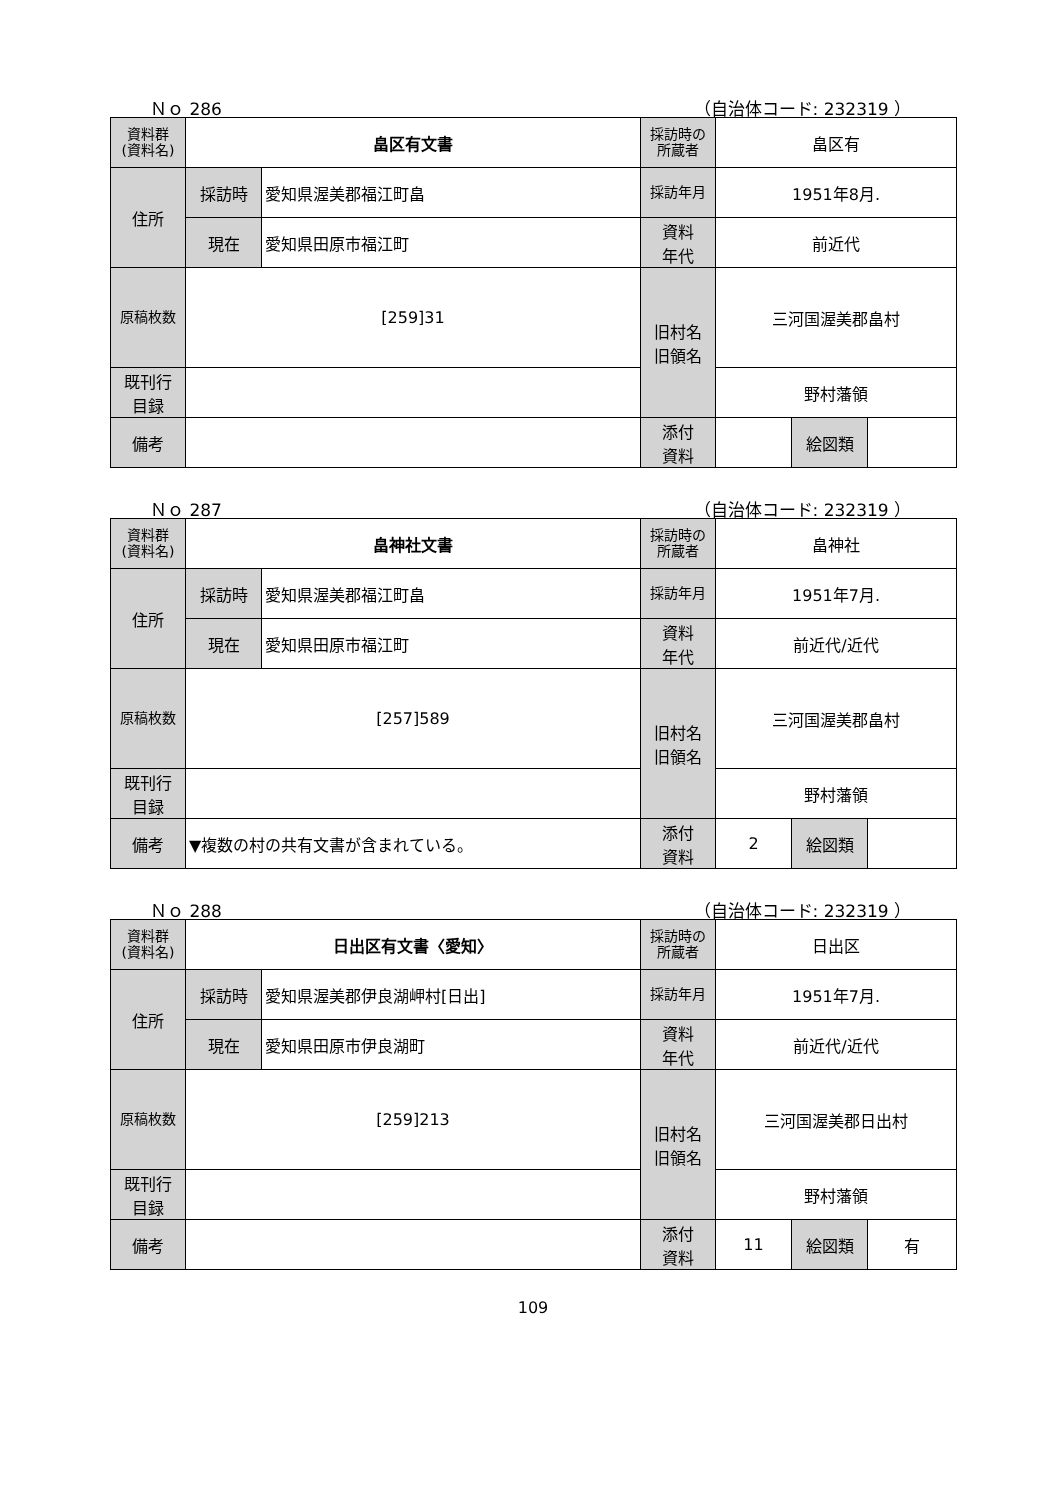Ｎｏ 286 （自治体コード: 232319 ）
| 資料群 (資料名) | 畠区有文書 | | 採訪時の 所蔵者 | 畠区有 | | |
| 住所 | 採訪時 | 愛知県渥美郡福江町畠 | 採訪年月 | 1951年8月. | | |
| | 現在 | 愛知県田原市福江町 | 資料 年代 | 前近代 | | |
| 原稿枚数 | [259]31 | | 旧村名 旧領名 | 三河国渥美郡畠村 | | |
| 既刊行 目録 | | | | 野村藩領 | | |
| 備考 | | | | | | |
| | | | 添付 資料 | | 絵図類 | |
Ｎｏ 287 （自治体コード: 232319 ）
| 資料群 (資料名) | 畠神社文書 | | 採訪時の 所蔵者 | 畠神社 | | |
| 住所 | 採訪時 | 愛知県渥美郡福江町畠 | 採訪年月 | 1951年7月. | | |
| | 現在 | 愛知県田原市福江町 | 資料 年代 | 前近代/近代 | | |
| 原稿枚数 | [257]589 | | 旧村名 旧領名 | 三河国渥美郡畠村 | | |
| 既刊行 目録 | | | | 野村藩領 | | |
| 備考 | ▼複数の村の共有文書が含まれている。 | | | | | |
| | | | 添付 資料 | 2 | 絵図類 | |
Ｎｏ 288 （自治体コード: 232319 ）
| 資料群 (資料名) | 日出区有文書〈愛知〉 | | 採訪時の 所蔵者 | 日出区 | | |
| 住所 | 採訪時 | 愛知県渥美郡伊良湖岬村[日出] | 採訪年月 | 1951年7月. | | |
| | 現在 | 愛知県田原市伊良湖町 | 資料 年代 | 前近代/近代 | | |
| 原稿枚数 | [259]213 | | 旧村名 旧領名 | 三河国渥美郡日出村 | | |
| 既刊行 目録 | | | | 野村藩領 | | |
| 備考 | | | | | | |
| | | | 添付 資料 | 11 | 絵図類 | 有 |
109